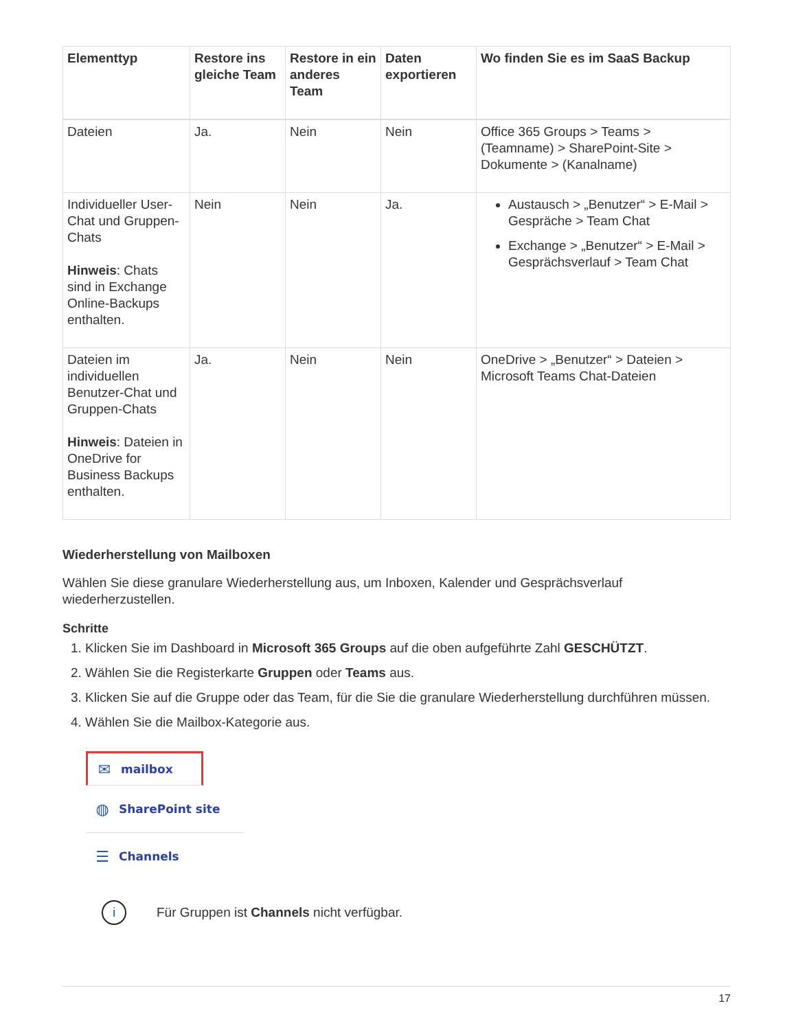| Elementtyp | Restore ins gleiche Team | Restore in ein anderes Team | Daten exportieren | Wo finden Sie es im SaaS Backup |
| --- | --- | --- | --- | --- |
| Dateien | Ja. | Nein | Nein | Office 365 Groups > Teams > (Teamname) > SharePoint-Site > Dokumente > (Kanalname) |
| Individueller User-Chat und Gruppen-Chats Hinweis : Chats sind in Exchange Online-Backups enthalten. | Nein | Nein | Ja. | Austausch > „Benutzer“ > E-Mail > Gespräche > Team Chat Exchange > „Benutzer“ > E-Mail > Gesprächsverlauf > Team Chat |
| Dateien im individuellen Benutzer-Chat und Gruppen-Chats Hinweis : Dateien in OneDrive for Business Backups enthalten. | Ja. | Nein | Nein | OneDrive > „Benutzer“ > Dateien > Microsoft Teams Chat-Dateien |
Wiederherstellung von Mailboxen
Wählen Sie diese granulare Wiederherstellung aus, um Inboxen, Kalender und Gesprächsverlauf wiederherzustellen.
Schritte
1. Klicken Sie im Dashboard in Microsoft 365 Groups auf die oben aufgeführte Zahl GESCHÜTZT.
2. Wählen Sie die Registerkarte Gruppen oder Teams aus.
3. Klicken Sie auf die Gruppe oder das Team, für die Sie die granulare Wiederherstellung durchführen müssen.
4. Wählen Sie die Mailbox-Kategorie aus.
✉ mailbox
◍ SharePoint site
☰ Channels
i
Für Gruppen ist Channels nicht verfügbar.
17